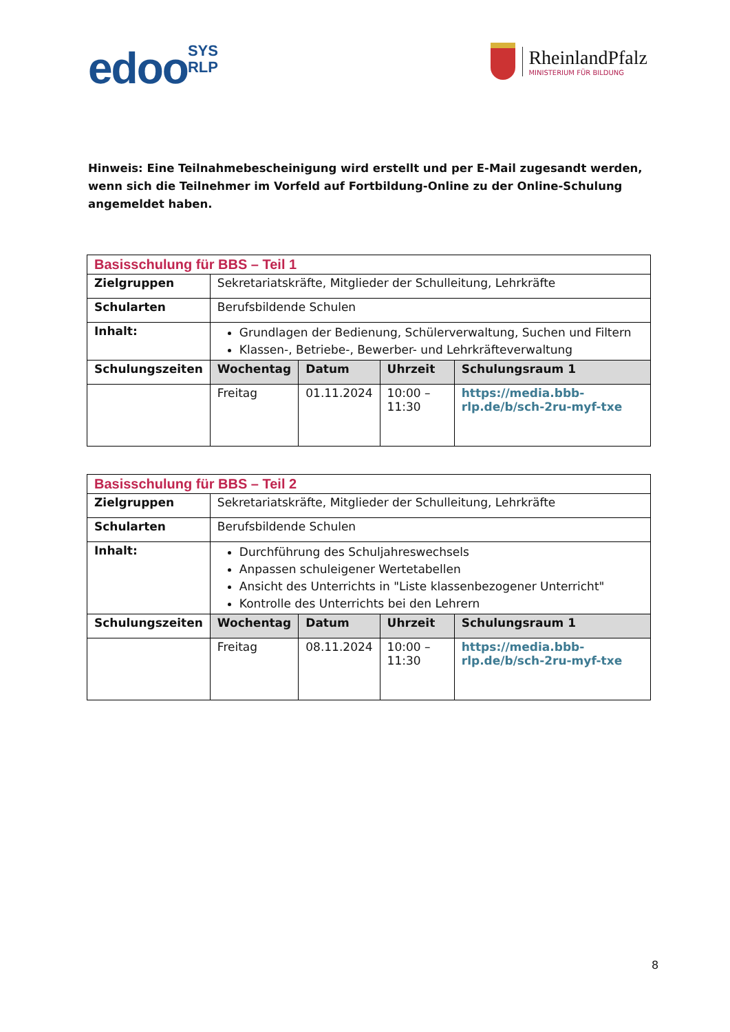edooSYS
RLP
RheinlandPfalz
MINISTERIUM FÜR BILDUNG
Hinweis: Eine Teilnahmebescheinigung wird erstellt und per E-Mail zugesandt werden, wenn sich die Teilnehmer im Vorfeld auf Fortbildung-Online zu der Online-Schulung angemeldet haben.
| Basisschulung für BBS – Teil 1 | | | | |
| Zielgruppen | Sekretariatskräfte, Mitglieder der Schulleitung, Lehrkräfte | | | |
| Schularten | Berufsbildende Schulen | | | |
| Inhalt: | Grundlagen der Bedienung, Schülerverwaltung, Suchen und Filtern Klassen-, Betriebe-, Bewerber- und Lehrkräfteverwaltung | | | |
| Schulungszeiten | Wochentag | Datum | Uhrzeit | Schulungsraum 1 |
| | Freitag | 01.11.2024 | 10:00 – 11:30 | https://media.bbb-rlp.de/b/sch-2ru-myf-txe |
| Basisschulung für BBS – Teil 2 | | | | |
| Zielgruppen | Sekretariatskräfte, Mitglieder der Schulleitung, Lehrkräfte | | | |
| Schularten | Berufsbildende Schulen | | | |
| Inhalt: | Durchführung des Schuljahreswechsels Anpassen schuleigener Wertetabellen Ansicht des Unterrichts in "Liste klassenbezogener Unterricht" Kontrolle des Unterrichts bei den Lehrern | | | |
| Schulungszeiten | Wochentag | Datum | Uhrzeit | Schulungsraum 1 |
| | Freitag | 08.11.2024 | 10:00 – 11:30 | https://media.bbb-rlp.de/b/sch-2ru-myf-txe |
8